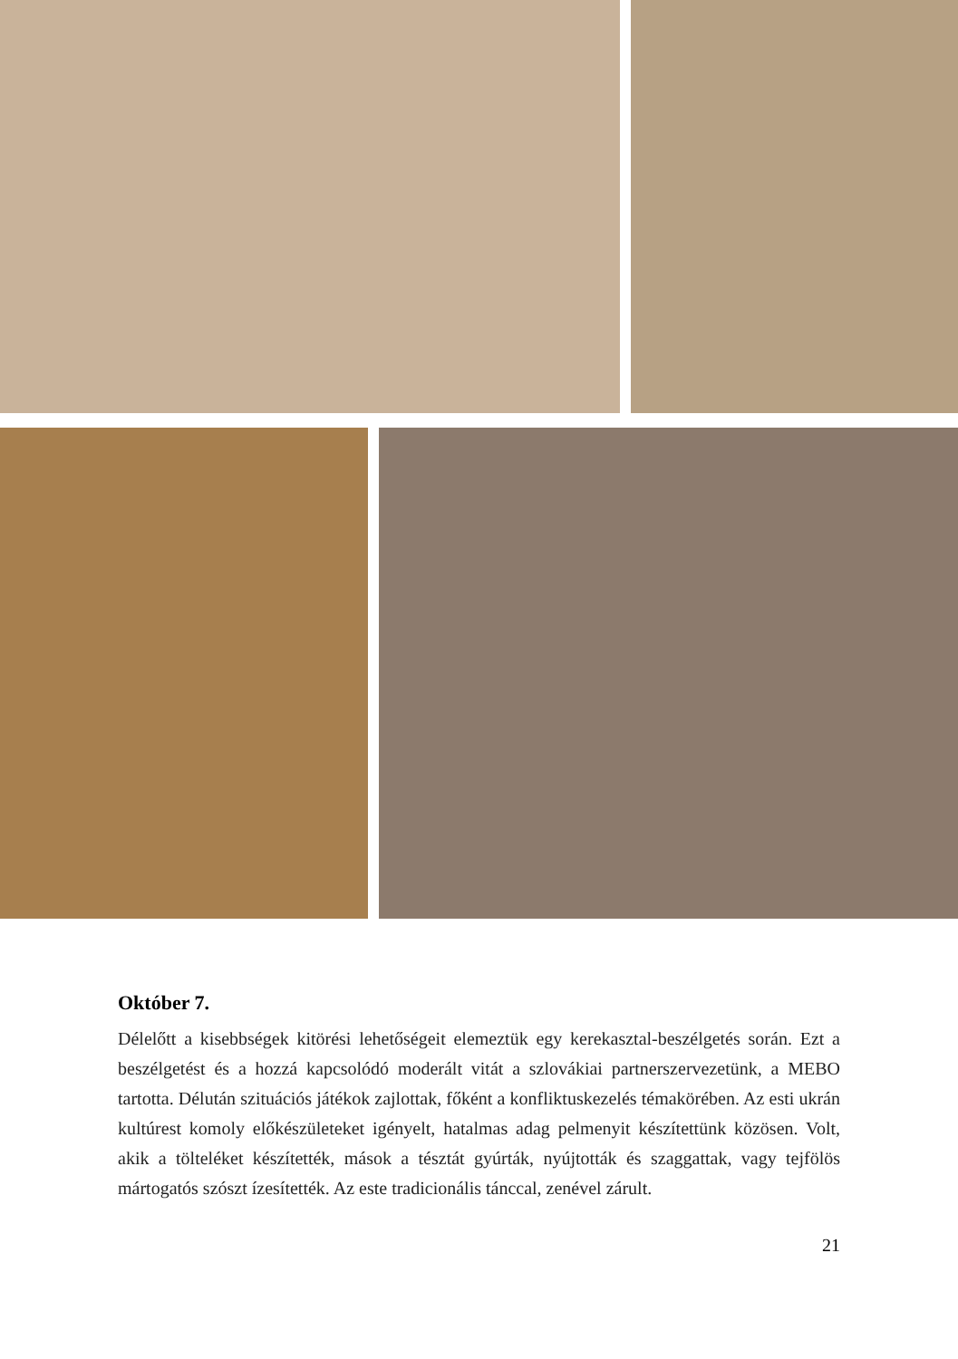Október 7.
Délelőtt a kisebbségek kitörési lehetőségeit elemeztük egy kerekasztal-beszélgetés során. Ezt a beszélgetést és a hozzá kapcsolódó moderált vitát a szlovákiai partnerszervezetünk, a MEBO tartotta. Délután szituációs játékok zajlottak, főként a konfliktuskezelés témakörében. Az esti ukrán kultúrest komoly előkészületeket igényelt, hatalmas adag pelmenyit készítettünk közösen. Volt, akik a tölteléket készítették, mások a tésztát gyúrták, nyújtották és szaggattak, vagy tejfölös mártogatós szószt ízesítették. Az este tradicionális tánccal, zenével zárult.
21